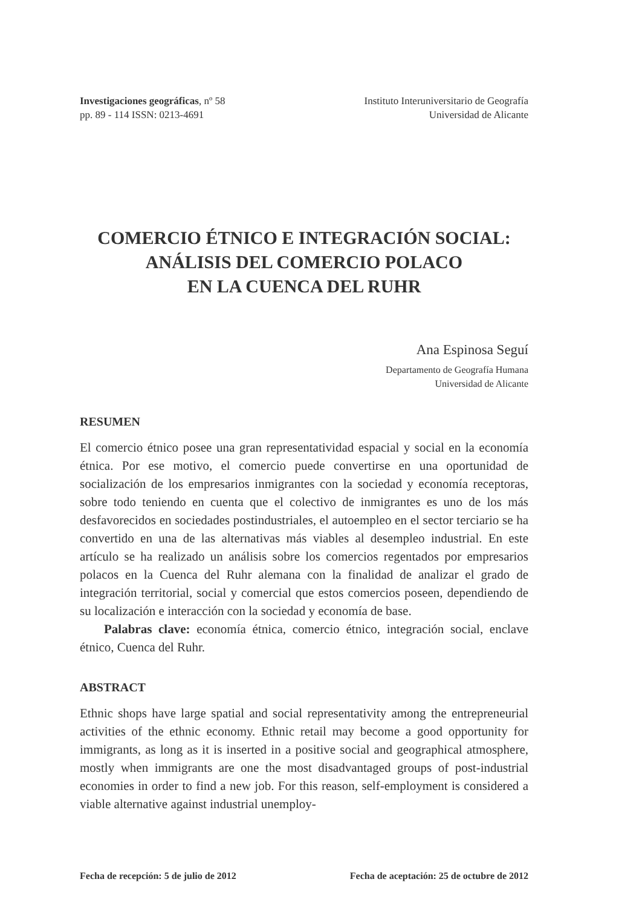Investigaciones geográficas, nº 58
pp. 89 - 114 ISSN: 0213-4691
Instituto Interuniversitario de Geografía
Universidad de Alicante
COMERCIO ÉTNICO E INTEGRACIÓN SOCIAL:
ANÁLISIS DEL COMERCIO POLACO
EN LA CUENCA DEL RUHR
Ana Espinosa Seguí
Departamento de Geografía Humana
Universidad de Alicante
RESUMEN
El comercio étnico posee una gran representatividad espacial y social en la economía étnica. Por ese motivo, el comercio puede convertirse en una oportunidad de socialización de los empresarios inmigrantes con la sociedad y economía receptoras, sobre todo teniendo en cuenta que el colectivo de inmigrantes es uno de los más desfavorecidos en sociedades postindustriales, el autoempleo en el sector terciario se ha convertido en una de las alternativas más viables al desempleo industrial. En este artículo se ha realizado un análisis sobre los comercios regentados por empresarios polacos en la Cuenca del Ruhr alemana con la finalidad de analizar el grado de integración territorial, social y comercial que estos comercios poseen, dependiendo de su localización e interacción con la sociedad y economía de base.
Palabras clave: economía étnica, comercio étnico, integración social, enclave étnico, Cuenca del Ruhr.
ABSTRACT
Ethnic shops have large spatial and social representativity among the entrepreneurial activities of the ethnic economy. Ethnic retail may become a good opportunity for immigrants, as long as it is inserted in a positive social and geographical atmosphere, mostly when immigrants are one the most disadvantaged groups of post-industrial economies in order to find a new job. For this reason, self-employment is considered a viable alternative against industrial unemploy-
Fecha de recepción: 5 de julio de 2012 Fecha de aceptación: 25 de octubre de 2012